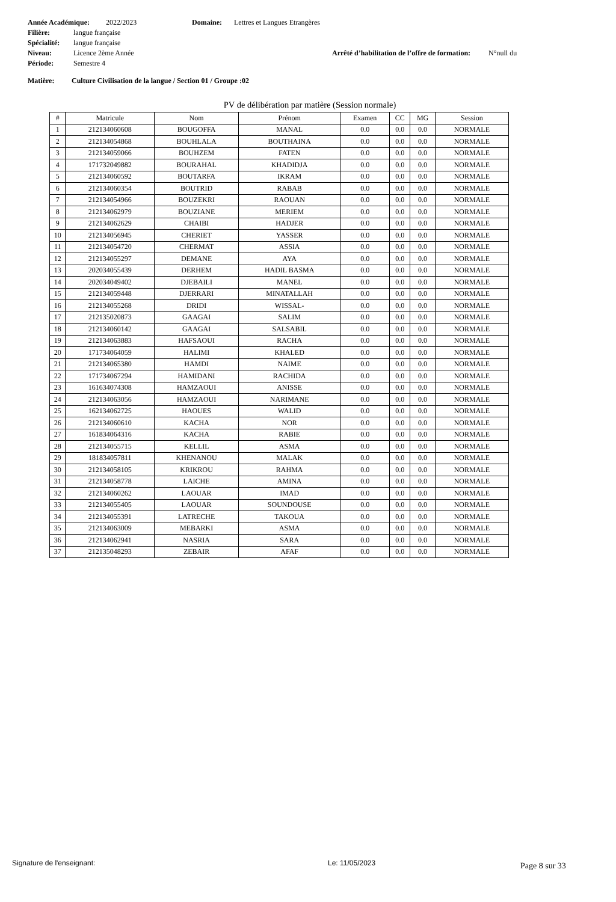Année Académique: 2022/2023 Domaine: Lettres et Langues Etrangères
Filière: langue française
Spécialité: langue française
Niveau: Licence 2ème Année Arrêté d’habilitation de l’offre de formation: N°null du
Période: Semestre 4
Matière: Culture Civilisation de la langue / Section 01 / Groupe :02
PV de délibération par matière (Session normale)
| # | Matricule | Nom | Prénom | Examen | CC | MG | Session |
| --- | --- | --- | --- | --- | --- | --- | --- |
| 1 | 212134060608 | BOUGOFFA | MANAL | 0.0 | 0.0 | 0.0 | NORMALE |
| 2 | 212134054868 | BOUHLALA | BOUTHAINA | 0.0 | 0.0 | 0.0 | NORMALE |
| 3 | 212134059066 | BOUHZEM | FATEN | 0.0 | 0.0 | 0.0 | NORMALE |
| 4 | 171732049882 | BOURAHAL | KHADIDJA | 0.0 | 0.0 | 0.0 | NORMALE |
| 5 | 212134060592 | BOUTARFA | IKRAM | 0.0 | 0.0 | 0.0 | NORMALE |
| 6 | 212134060354 | BOUTRID | RABAB | 0.0 | 0.0 | 0.0 | NORMALE |
| 7 | 212134054966 | BOUZEKRI | RAOUAN | 0.0 | 0.0 | 0.0 | NORMALE |
| 8 | 212134062979 | BOUZIANE | MERIEM | 0.0 | 0.0 | 0.0 | NORMALE |
| 9 | 212134062629 | CHAIBI | HADJER | 0.0 | 0.0 | 0.0 | NORMALE |
| 10 | 212134056945 | CHERIET | YASSER | 0.0 | 0.0 | 0.0 | NORMALE |
| 11 | 212134054720 | CHERMAT | ASSIA | 0.0 | 0.0 | 0.0 | NORMALE |
| 12 | 212134055297 | DEMANE | AYA | 0.0 | 0.0 | 0.0 | NORMALE |
| 13 | 202034055439 | DERHEM | HADIL BASMA | 0.0 | 0.0 | 0.0 | NORMALE |
| 14 | 202034049402 | DJEBAILI | MANEL | 0.0 | 0.0 | 0.0 | NORMALE |
| 15 | 212134059448 | DJERRARI | MINATALLAH | 0.0 | 0.0 | 0.0 | NORMALE |
| 16 | 212134055268 | DRIDI | WISSAL- | 0.0 | 0.0 | 0.0 | NORMALE |
| 17 | 212135020873 | GAAGAI | SALIM | 0.0 | 0.0 | 0.0 | NORMALE |
| 18 | 212134060142 | GAAGAI | SALSABIL | 0.0 | 0.0 | 0.0 | NORMALE |
| 19 | 212134063883 | HAFSAOUI | RACHA | 0.0 | 0.0 | 0.0 | NORMALE |
| 20 | 171734064059 | HALIMI | KHALED | 0.0 | 0.0 | 0.0 | NORMALE |
| 21 | 212134065380 | HAMDI | NAIME | 0.0 | 0.0 | 0.0 | NORMALE |
| 22 | 171734067294 | HAMIDANI | RACHIDA | 0.0 | 0.0 | 0.0 | NORMALE |
| 23 | 161634074308 | HAMZAOUI | ANISSE | 0.0 | 0.0 | 0.0 | NORMALE |
| 24 | 212134063056 | HAMZAOUI | NARIMANE | 0.0 | 0.0 | 0.0 | NORMALE |
| 25 | 162134062725 | HAOUES | WALID | 0.0 | 0.0 | 0.0 | NORMALE |
| 26 | 212134060610 | KACHA | NOR | 0.0 | 0.0 | 0.0 | NORMALE |
| 27 | 161834064316 | KACHA | RABIE | 0.0 | 0.0 | 0.0 | NORMALE |
| 28 | 212134055715 | KELLIL | ASMA | 0.0 | 0.0 | 0.0 | NORMALE |
| 29 | 181834057811 | KHENANOU | MALAK | 0.0 | 0.0 | 0.0 | NORMALE |
| 30 | 212134058105 | KRIKROU | RAHMA | 0.0 | 0.0 | 0.0 | NORMALE |
| 31 | 212134058778 | LAICHE | AMINA | 0.0 | 0.0 | 0.0 | NORMALE |
| 32 | 212134060262 | LAOUAR | IMAD | 0.0 | 0.0 | 0.0 | NORMALE |
| 33 | 212134055405 | LAOUAR | SOUNDOUSE | 0.0 | 0.0 | 0.0 | NORMALE |
| 34 | 212134055391 | LATRECHE | TAKOUA | 0.0 | 0.0 | 0.0 | NORMALE |
| 35 | 212134063009 | MEBARKI | ASMA | 0.0 | 0.0 | 0.0 | NORMALE |
| 36 | 212134062941 | NASRIA | SARA | 0.0 | 0.0 | 0.0 | NORMALE |
| 37 | 212135048293 | ZEBAIR | AFAF | 0.0 | 0.0 | 0.0 | NORMALE |
Signature de l'enseignant: Le: 11/05/2023 Page 8 sur 33